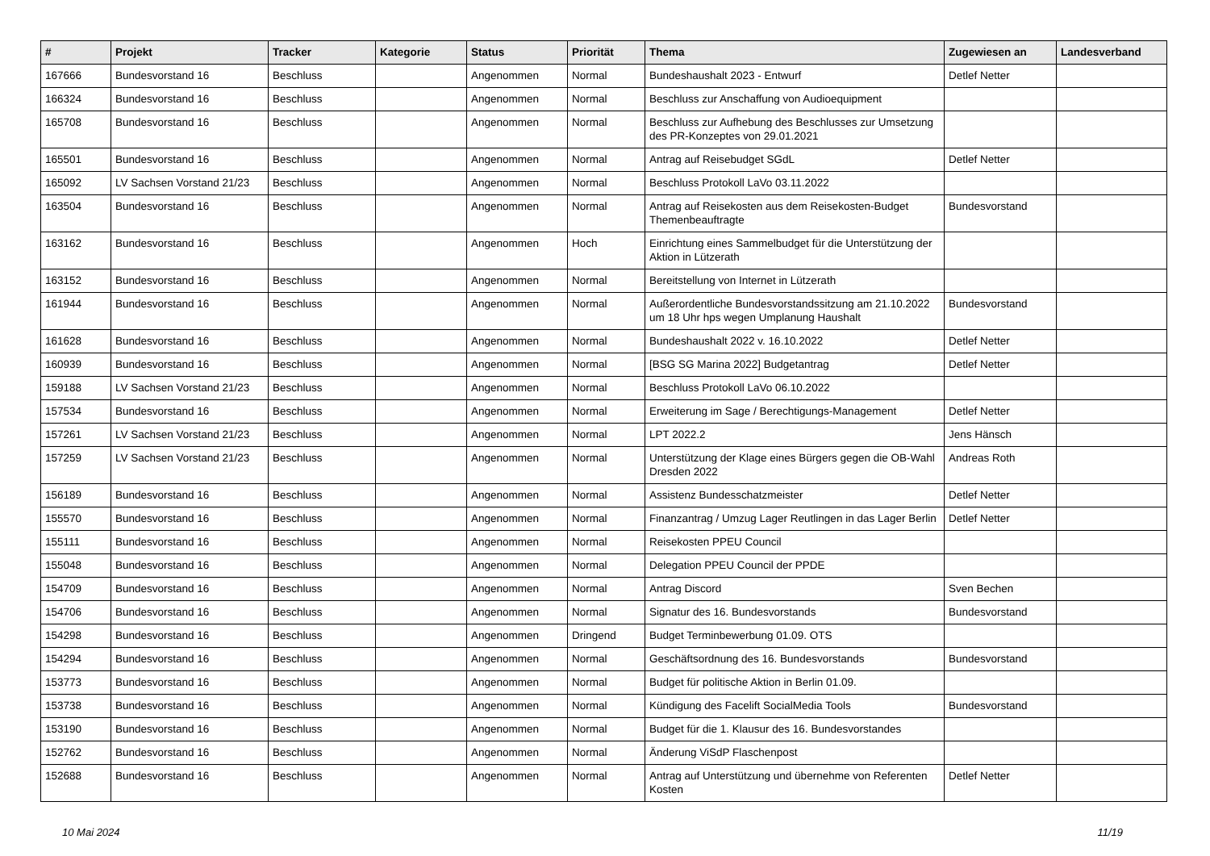| # | Projekt | Tracker | Kategorie | Status | Priorität | Thema | Zugewiesen an | Landesverband |
| --- | --- | --- | --- | --- | --- | --- | --- | --- |
| 167666 | Bundesvorstand 16 | Beschluss | | Angenommen | Normal | Bundeshaushalt 2023 - Entwurf | Detlef Netter | |
| 166324 | Bundesvorstand 16 | Beschluss | | Angenommen | Normal | Beschluss zur Anschaffung von Audioequipment | | |
| 165708 | Bundesvorstand 16 | Beschluss | | Angenommen | Normal | Beschluss zur Aufhebung des Beschlusses zur Umsetzung des PR-Konzeptes von 29.01.2021 | | |
| 165501 | Bundesvorstand 16 | Beschluss | | Angenommen | Normal | Antrag auf Reisebudget SGdL | Detlef Netter | |
| 165092 | LV Sachsen Vorstand 21/23 | Beschluss | | Angenommen | Normal | Beschluss Protokoll LaVo 03.11.2022 | | |
| 163504 | Bundesvorstand 16 | Beschluss | | Angenommen | Normal | Antrag auf Reisekosten aus dem Reisekosten-Budget Themenbeauftragte | Bundesvorstand | |
| 163162 | Bundesvorstand 16 | Beschluss | | Angenommen | Hoch | Einrichtung eines Sammelbudget für die Unterstützung der Aktion in Lützerath | | |
| 163152 | Bundesvorstand 16 | Beschluss | | Angenommen | Normal | Bereitstellung von Internet in Lützerath | | |
| 161944 | Bundesvorstand 16 | Beschluss | | Angenommen | Normal | Außerordentliche Bundesvorstandssitzung am 21.10.2022 um 18 Uhr hps wegen Umplanung Haushalt | Bundesvorstand | |
| 161628 | Bundesvorstand 16 | Beschluss | | Angenommen | Normal | Bundeshaushalt 2022 v. 16.10.2022 | Detlef Netter | |
| 160939 | Bundesvorstand 16 | Beschluss | | Angenommen | Normal | [BSG SG Marina 2022] Budgetantrag | Detlef Netter | |
| 159188 | LV Sachsen Vorstand 21/23 | Beschluss | | Angenommen | Normal | Beschluss Protokoll LaVo 06.10.2022 | | |
| 157534 | Bundesvorstand 16 | Beschluss | | Angenommen | Normal | Erweiterung im Sage / Berechtigungs-Management | Detlef Netter | |
| 157261 | LV Sachsen Vorstand 21/23 | Beschluss | | Angenommen | Normal | LPT 2022.2 | Jens Hänsch | |
| 157259 | LV Sachsen Vorstand 21/23 | Beschluss | | Angenommen | Normal | Unterstützung der Klage eines Bürgers gegen die OB-Wahl Dresden 2022 | Andreas Roth | |
| 156189 | Bundesvorstand 16 | Beschluss | | Angenommen | Normal | Assistenz Bundesschatzmeister | Detlef Netter | |
| 155570 | Bundesvorstand 16 | Beschluss | | Angenommen | Normal | Finanzantrag / Umzug Lager Reutlingen in das Lager Berlin | Detlef Netter | |
| 155111 | Bundesvorstand 16 | Beschluss | | Angenommen | Normal | Reisekosten PPEU Council | | |
| 155048 | Bundesvorstand 16 | Beschluss | | Angenommen | Normal | Delegation PPEU Council der PPDE | | |
| 154709 | Bundesvorstand 16 | Beschluss | | Angenommen | Normal | Antrag Discord | Sven Bechen | |
| 154706 | Bundesvorstand 16 | Beschluss | | Angenommen | Normal | Signatur des 16. Bundesvorstands | Bundesvorstand | |
| 154298 | Bundesvorstand 16 | Beschluss | | Angenommen | Dringend | Budget Terminbewerbung 01.09. OTS | | |
| 154294 | Bundesvorstand 16 | Beschluss | | Angenommen | Normal | Geschäftsordnung des 16. Bundesvorstands | Bundesvorstand | |
| 153773 | Bundesvorstand 16 | Beschluss | | Angenommen | Normal | Budget für politische Aktion in Berlin 01.09. | | |
| 153738 | Bundesvorstand 16 | Beschluss | | Angenommen | Normal | Kündigung des Facelift SocialMedia Tools | Bundesvorstand | |
| 153190 | Bundesvorstand 16 | Beschluss | | Angenommen | Normal | Budget für die 1. Klausur des 16. Bundesvorstandes | | |
| 152762 | Bundesvorstand 16 | Beschluss | | Angenommen | Normal | Änderung ViSdP Flaschenpost | | |
| 152688 | Bundesvorstand 16 | Beschluss | | Angenommen | Normal | Antrag auf Unterstützung und übernehme von Referenten Kosten | Detlef Netter | |
10 Mai 2024 11/19